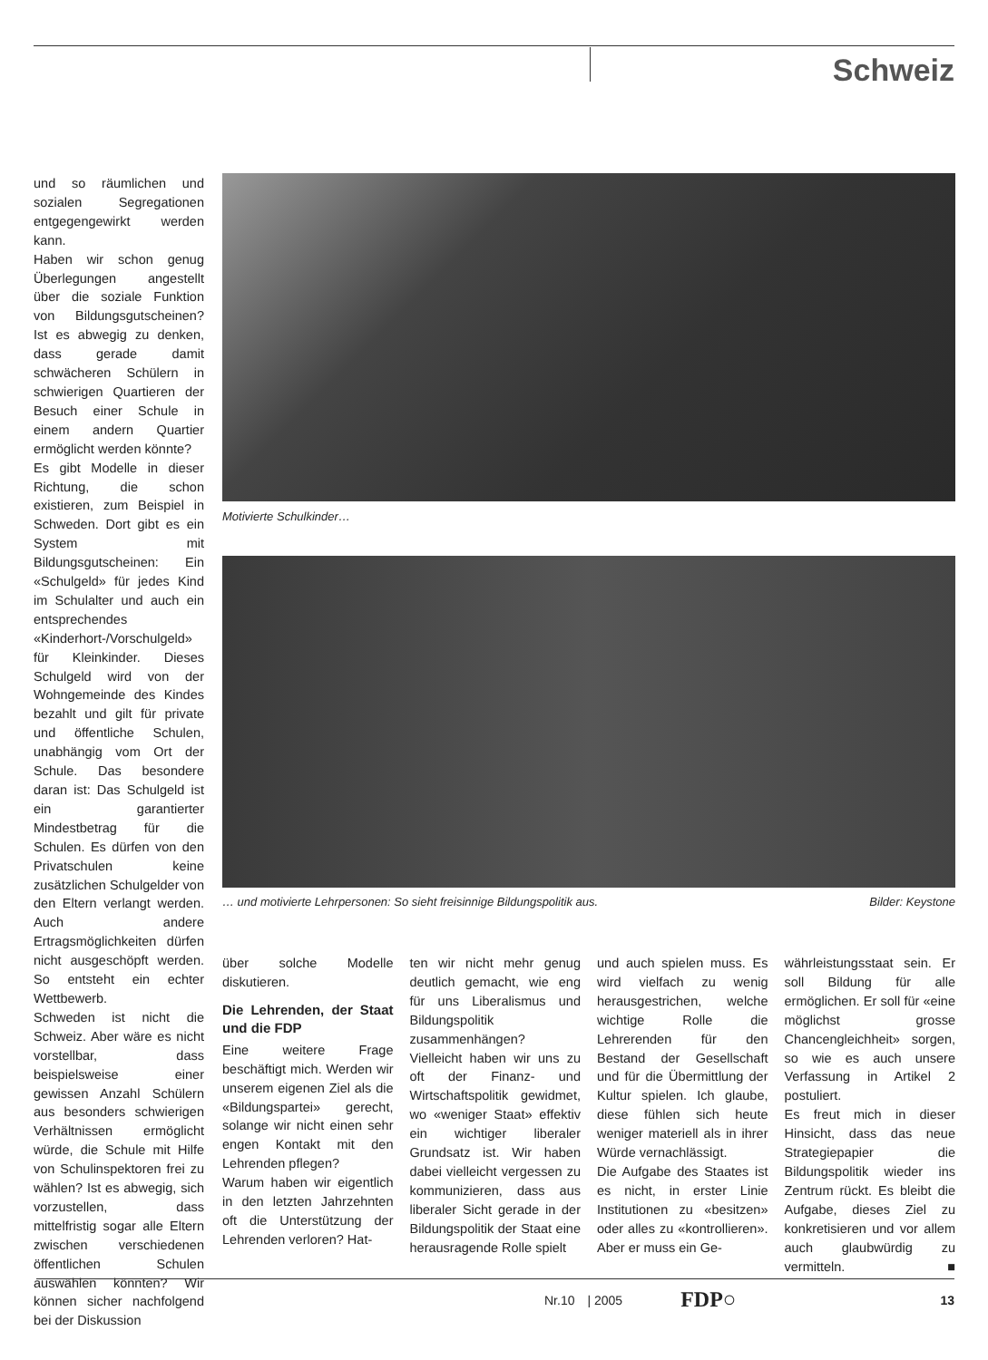Schweiz
und so räumlichen und sozialen Segregationen entgegengewirkt werden kann.
Haben wir schon genug Überlegungen angestellt über die soziale Funktion von Bildungsgutscheinen? Ist es abwegig zu denken, dass gerade damit schwächeren Schülern in schwierigen Quartieren der Besuch einer Schule in einem andern Quartier ermöglicht werden könnte?
Es gibt Modelle in dieser Richtung, die schon existieren, zum Beispiel in Schweden. Dort gibt es ein System mit Bildungsgutscheinen: Ein «Schulgeld» für jedes Kind im Schulalter und auch ein entsprechendes «Kinderhort-/Vorschulgeld» für Kleinkinder. Dieses Schulgeld wird von der Wohngemeinde des Kindes bezahlt und gilt für private und öffentliche Schulen, unabhängig vom Ort der Schule. Das besondere daran ist: Das Schulgeld ist ein garantierter Mindestbetrag für die Schulen. Es dürfen von den Privatschulen keine zusätzlichen Schulgelder von den Eltern verlangt werden. Auch andere Ertragsmöglichkeiten dürfen nicht ausgeschöpft werden. So entsteht ein echter Wettbewerb.
Schweden ist nicht die Schweiz. Aber wäre es nicht vorstellbar, dass beispielsweise einer gewissen Anzahl Schülern aus besonders schwierigen Verhältnissen ermöglicht würde, die Schule mit Hilfe von Schulinspektoren frei zu wählen? Ist es abwegig, sich vorzustellen, dass mittelfristig sogar alle Eltern zwischen verschiedenen öffentlichen Schulen auswählen könnten? Wir können sicher nachfolgend bei der Diskussion
Motivierte Schulkinder…
… und motivierte Lehrpersonen: So sieht freisinnige Bildungspolitik aus. Bilder: Keystone
über solche Modelle diskutieren.
Die Lehrenden, der Staat und die FDP
Eine weitere Frage beschäftigt mich. Werden wir unserem eigenen Ziel als die «Bildungspartei» gerecht, solange wir nicht einen sehr engen Kontakt mit den Lehrenden pflegen?
Warum haben wir eigentlich in den letzten Jahrzehnten oft die Unterstützung der Lehrenden verloren? Hat-
ten wir nicht mehr genug deutlich gemacht, wie eng für uns Liberalismus und Bildungspolitik zusammenhängen?
Vielleicht haben wir uns zu oft der Finanz- und Wirtschaftspolitik gewidmet, wo «weniger Staat» effektiv ein wichtiger liberaler Grundsatz ist. Wir haben dabei vielleicht vergessen zu kommunizieren, dass aus liberaler Sicht gerade in der Bildungspolitik der Staat eine herausragende Rolle spielt
und auch spielen muss. Es wird vielfach zu wenig herausgestrichen, welche wichtige Rolle die Lehrerenden für den Bestand der Gesellschaft und für die Übermittlung der Kultur spielen. Ich glaube, diese fühlen sich heute weniger materiell als in ihrer Würde vernachlässigt.
Die Aufgabe des Staates ist es nicht, in erster Linie Institutionen zu «besitzen» oder alles zu «kontrollieren». Aber er muss ein Ge-
währleistungsstaat sein. Er soll Bildung für alle ermöglichen. Er soll für «eine möglichst grosse Chancengleichheit» sorgen, so wie es auch unsere Verfassung in Artikel 2 postuliert.
Es freut mich in dieser Hinsicht, dass das neue Strategiepapier die Bildungspolitik wieder ins Zentrum rückt. Es bleibt die Aufgabe, dieses Ziel zu konkretisieren und vor allem auch glaubwürdig zu vermitteln. ■
Nr.10 | 2005 FDP○ 13